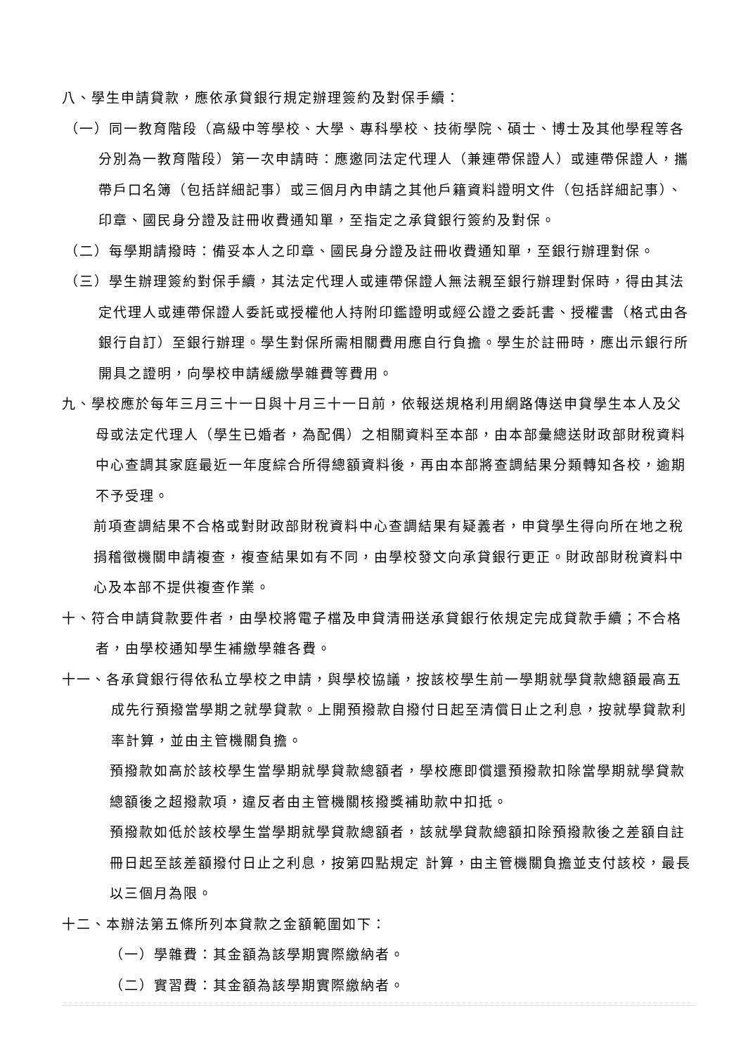八、學生申請貸款，應依承貸銀行規定辦理簽約及對保手續：
（一）同一教育階段（高級中等學校、大學、專科學校、技術學院、碩士、博士及其他學程等各分別為一教育階段）第一次申請時：應邀同法定代理人（兼連帶保證人）或連帶保證人，攜帶戶口名簿（包括詳細記事）或三個月內申請之其他戶籍資料證明文件（包括詳細記事）、印章、國民身分證及註冊收費通知單，至指定之承貸銀行簽約及對保。
（二）每學期請撥時：備妥本人之印章、國民身分證及註冊收費通知單，至銀行辦理對保。
（三）學生辦理簽約對保手續，其法定代理人或連帶保證人無法親至銀行辦理對保時，得由其法定代理人或連帶保證人委託或授權他人持附印鑑證明或經公證之委託書、授權書（格式由各銀行自訂）至銀行辦理。學生對保所需相關費用應自行負擔。學生於註冊時，應出示銀行所開具之證明，向學校申請緩繳學雜費等費用。
九、學校應於每年三月三十一日與十月三十一日前，依報送規格利用網路傳送申貸學生本人及父母或法定代理人（學生已婚者，為配偶）之相關資料至本部，由本部彙總送財政部財稅資料中心查調其家庭最近一年度綜合所得總額資料後，再由本部將查調結果分類轉知各校，逾期不予受理。
前項查調結果不合格或對財政部財稅資料中心查調結果有疑義者，申貸學生得向所在地之稅捐稽徵機關申請複查，複查結果如有不同，由學校發文向承貸銀行更正。財政部財稅資料中心及本部不提供複查作業。
十、符合申請貸款要件者，由學校將電子檔及申貸清冊送承貸銀行依規定完成貸款手續；不合格者，由學校通知學生補繳學雜各費。
十一、各承貸銀行得依私立學校之申請，與學校協議，按該校學生前一學期就學貸款總額最高五成先行預撥當學期之就學貸款。上開預撥款自撥付日起至清償日止之利息，按就學貸款利率計算，並由主管機關負擔。
預撥款如高於該校學生當學期就學貸款總額者，學校應即償還預撥款扣除當學期就學貸款總額後之超撥款項，違反者由主管機關核撥獎補助款中扣抵。
預撥款如低於該校學生當學期就學貸款總額者，該就學貸款總額扣除預撥款後之差額自註冊日起至該差額撥付日止之利息，按第四點規定 計算，由主管機關負擔並支付該校，最長以三個月為限。
十二、本辦法第五條所列本貸款之金額範圍如下：
（一）學雜費：其金額為該學期實際繳納者。
（二）實習費：其金額為該學期實際繳納者。